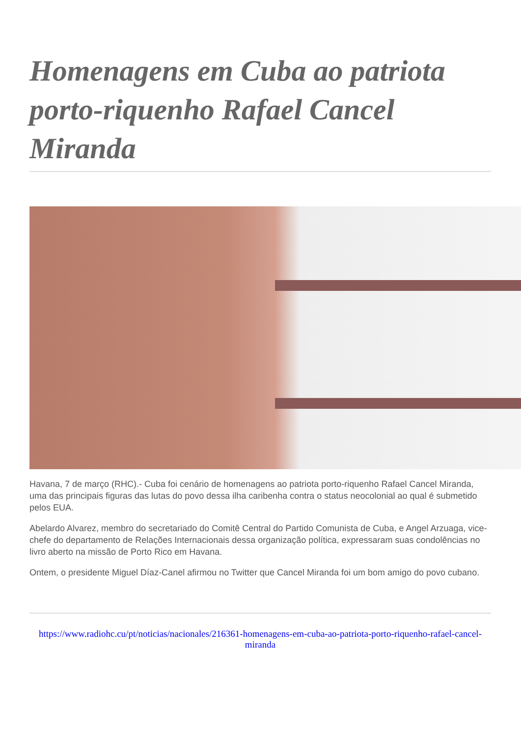Homenagens em Cuba ao patriota porto-riquenho Rafael Cancel Miranda
Havana, 7 de março (RHC).- Cuba foi cenário de homenagens ao patriota porto-riquenho Rafael Cancel Miranda, uma das principais figuras das lutas do povo dessa ilha caribenha contra o status neocolonial ao qual é submetido pelos EUA.
Abelardo Alvarez, membro do secretariado do Comitê Central do Partido Comunista de Cuba, e Angel Arzuaga, vice-chefe do departamento de Relações Internacionais dessa organização política, expressaram suas condolências no livro aberto na missão de Porto Rico em Havana.
Ontem, o presidente Miguel Díaz-Canel afirmou no Twitter que Cancel Miranda foi um bom amigo do povo cubano.
https://www.radiohc.cu/pt/noticias/nacionales/216361-homenagens-em-cuba-ao-patriota-porto-riquenho-rafael-cancel-miranda